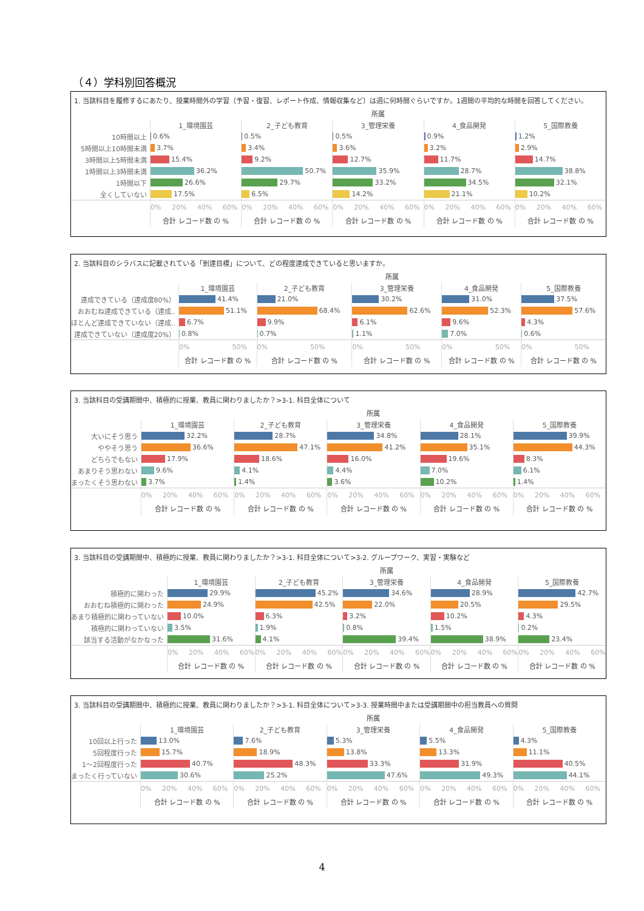（４）学科別回答概況
1. 当該科目を履修するにあたり、授業時間外の学習（予習・復習、レポート作成、情報収集など）は週に何時間ぐらいですか。1週間の平均的な時間を回答してください。
| | 所属 | | | | |
| | 1_環境園芸 | 2_子ども教育 | 3_管理栄養 | 4_食品開発 | 5_国際教養 |
| 10時間以上 | 0.6% | 0.5% | 0.5% | 0.9% | 1.2% |
| 5時間以上10時間未満 | 3.7% | 3.4% | 3.6% | 3.2% | 2.9% |
| 3時間以上5時間未満 | 15.4% | 9.2% | 12.7% | 11.7% | 14.7% |
| 1時間以上3時間未満 | 36.2% | 50.7% | 35.9% | 28.7% | 38.8% |
| 1時間以下 | 26.6% | 29.7% | 33.2% | 34.5% | 32.1% |
| 全くしていない | 17.5% | 6.5% | 14.2% | 21.1% | 10.2% |
| | 0% 20% 40% 60% | 0% 20% 40% 60% | 0% 20% 40% 60% | 0% 20% 40% 60% | 0% 20% 40% 60% |
| | 合計 レコード数 の % | 合計 レコード数 の % | 合計 レコード数 の % | 合計 レコード数 の % | 合計 レコード数 の % |
2. 当該科目のシラバスに記載されている「到達目標」について、どの程度達成できていると思いますか。
| | 所属 | | | | |
| | 1_環境園芸 | 2_子ども教育 | 3_管理栄養 | 4_食品開発 | 5_国際教養 |
| 達成できている（達成度80%） | 41.4% | 21.0% | 30.2% | 31.0% | 37.5% |
| おおむね達成できている（達成.. | 51.1% | 68.4% | 62.6% | 52.3% | 57.6% |
| ほとんど達成できていない（達成.. | 6.7% | 9.9% | 6.1% | 9.6% | 4.3% |
| 達成できていない（達成度20%） | 0.8% | 0.7% | 1.1% | 7.0% | 0.6% |
| | 0% 50% | 0% 50% | 0% 50% | 0% 50% | 0% 50% |
| | 合計 レコード数 の % | 合計 レコード数 の % | 合計 レコード数 の % | 合計 レコード数 の % | 合計 レコード数 の % |
3. 当該科目の受講期間中、積極的に授業、教員に関わりましたか？>3-1. 科目全体について
| | 所属 | | | | |
| | 1_環境園芸 | 2_子ども教育 | 3_管理栄養 | 4_食品開発 | 5_国際教養 |
| 大いにそう思う | 32.2% | 28.7% | 34.8% | 28.1% | 39.9% |
| ややそう思う | 36.6% | 47.1% | 41.2% | 35.1% | 44.3% |
| どちらでもない | 17.9% | 18.6% | 16.0% | 19.6% | 8.3% |
| あまりそう思わない | 9.6% | 4.1% | 4.4% | 7.0% | 6.1% |
| まったくそう思わない | 3.7% | 1.4% | 3.6% | 10.2% | 1.4% |
| | 0% 20% 40% 60% | 0% 20% 40% 60% | 0% 20% 40% 60% | 0% 20% 40% 60% | 0% 20% 40% 60% |
| | 合計 レコード数 の % | 合計 レコード数 の % | 合計 レコード数 の % | 合計 レコード数 の % | 合計 レコード数 の % |
3. 当該科目の受講期間中、積極的に授業、教員に関わりましたか？>3-1. 科目全体について>3-2. グループワーク、実習・実験など
| | 所属 | | | | |
| | 1_環境園芸 | 2_子ども教育 | 3_管理栄養 | 4_食品開発 | 5_国際教養 |
| 積極的に関わった | 29.9% | 45.2% | 34.6% | 28.9% | 42.7% |
| おおむね積極的に関わった | 24.9% | 42.5% | 22.0% | 20.5% | 29.5% |
| あまり積極的に関わっていない | 10.0% | 6.3% | 3.2% | 10.2% | 4.3% |
| 積極的に関わっていない | 3.5% | 1.9% | 0.8% | 1.5% | 0.2% |
| 該当する活動がなかなった | 31.6% | 4.1% | 39.4% | 38.9% | 23.4% |
| | 0% 20% 40% 60% | 0% 20% 40% 60% | 0% 20% 40% 60% | 0% 20% 40% 60% | 0% 20% 40% 60% |
| | 合計 レコード数 の % | 合計 レコード数 の % | 合計 レコード数 の % | 合計 レコード数 の % | 合計 レコード数 の % |
3. 当該科目の受講期間中、積極的に授業、教員に関わりましたか？>3-1. 科目全体について>3-3. 授業時間中または受講期間中の担当教員への質問
| | 所属 | | | | |
| | 1_環境園芸 | 2_子ども教育 | 3_管理栄養 | 4_食品開発 | 5_国際教養 |
| 10回以上行った | 13.0% | 7.6% | 5.3% | 5.5% | 4.3% |
| 5回程度行った | 15.7% | 18.9% | 13.8% | 13.3% | 11.1% |
| 1～2回程度行った | 40.7% | 48.3% | 33.3% | 31.9% | 40.5% |
| まったく行っていない | 30.6% | 25.2% | 47.6% | 49.3% | 44.1% |
| | 0% 20% 40% 60% | 0% 20% 40% 60% | 0% 20% 40% 60% | 0% 20% 40% 60% | 0% 20% 40% 60% |
| | 合計 レコード数 の % | 合計 レコード数 の % | 合計 レコード数 の % | 合計 レコード数 の % | 合計 レコード数 の % |
4